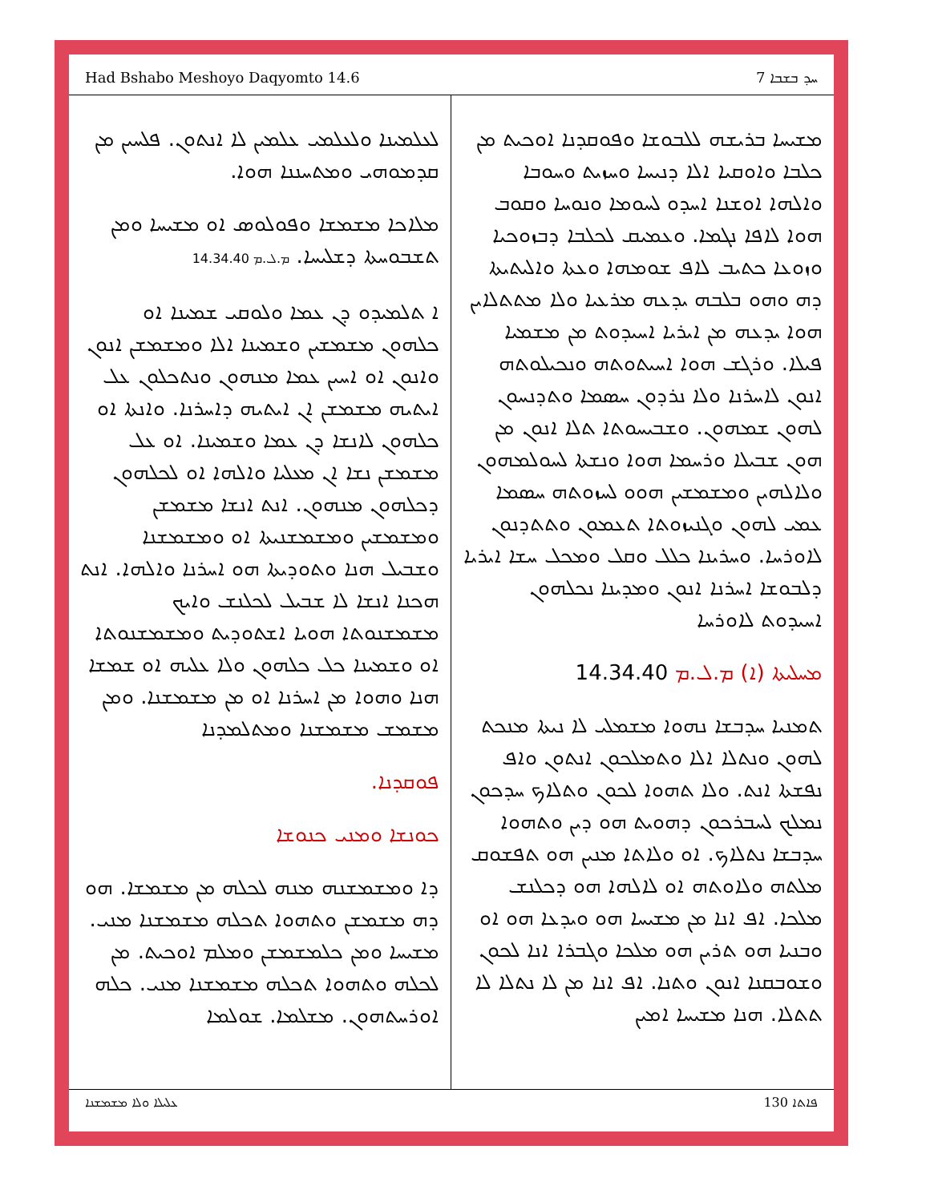Had Bshabo Meshoyo Daqyomto 14.6 ܚܕ ܒܫܒܐ 7
ܡܫܝܚܐ ܒܪܝܫܗ ܠܠܒܘܫܐ ܘܦܘܩܕܢܐ ܐܘܟܝܬ ܡܢ ܟܠܒܐ ܘܐܘܩܝܐ ܐܠܐ ܕܢܝܚܐ ܘܚܙܝܬ ܘܚܘܒܐ ܘܐܠܗܐ ܐܘܫܢܐ ܐܚܕܘ ܠܚܘܡܐ ܘܢܘܚܐ ܘܩܘܒ ܗܘܐ ܠܐܦܐ ܢܓܡܐ. ܘܥܡܝܩ ܠܟܠܒܐ ܕܒܙܘܟܝܐ ܘܙܘܥܐ ܟܬܝܒ ܠܐܦ ܫܘܡܗܐ ܘܥܬܐ ܘܐܠܝܬܝܬܐ ܕܗ ܘܗܘ ܒܠܒܗ ܝܕܥܗ ܡܪܥܝܐ ܘܠܐ ܡܬܬܠܐܝܢ ܗܘܐ ܝܕܥܗ ܡܢ ܐܝܪܝܐ ܐܚܝܕܘܬ ܡܢ ܡܫܡܝܐ ܦܝܠܐ. ܘܪܓܫ ܗܘܐ ܐܚܝܬܘܬܗ ܘܢܟܝܠܘܬܗ ܐܢܘܢ ܠܐܚܪܢܐ ܘܠܐ ܢܪܕܘܢ ܚܣܡܐ ܘܬܕܢܚܘܢ ܠܗܘܢ ܫܡܗܘܢ. ܘܫܒܝܚܘܬܐ ܬܠܐ ܐܢܘܢ ܡܢ ܗܘܢ ܫܒܝܠܐ ܘܪܚܡܐ ܗܘܐ ܘܢܫܬܐ ܠܚܘܠܡܗܘܢ ܘܠܐܠܗܝܢ ܘܡܫܡܫܝܢ ܗܘܘ ܠܚܙܘܬܗ ܚܣܡܐ ܥܡܝ ܠܗܘܢ ܘܓܢܝܙܘܬܐ ܬܥܡܘܢ ܘܬܬܕܢܘܢ ܠܐܘܪܚܐ. ܘܚܪܝܢܐ ܟܠܠ ܘܩܠ ܘܡܟܠ ܚܫܐ ܐܝܪܝܐ ܕܠܒܘܫܐ ܐܚܪܢܐ ܐܢܘܢ ܘܡܕܝܢܐ ܢܟܠܗܘܢ ܐܚܝܕܘܬ ܠܐܘܪܚܐ
ܡܚܠܝܬܐ (ܐ) ܡ.ܠ.ܡ 14.34.40
ܬܡܢܝܐ ܚܕܒܫܐ ܢܗܘܐ ܡܫܡܠܝ ܠܐ ܢܝܬܐ ܡܢܟܬ ܠܗܘܢ ܘܢܬܠܐ ܐܠܐ ܘܬܡܠܟܘܢ ܐܢܬܘܢ ܘܐܦ ܢܦܫܬܐ ܐܢܬ. ܘܠܐ ܬܗܘܐ ܠܟܘܢ ܘܬܠܐܟ ܚܕܟܘܢ ܢܡܠܟ ܠܚܒܪܟܘܢ ܕܗܘܝܬ ܗܘ ܕܝܢ ܘܬܗܘܐ ܚܕܒܫܐ ܢܬܠܐܟ. ܐܘ ܘܠܐܬܐ ܡܢܝܢ ܗܘ ܬܦܫܘܩ ܡܠܬܗ ܘܠܐܘܬܗ ܐܘ ܠܐܠܗܐ ܗܘ ܕܟܠܢܫ ܡܠܟܐ. ܐܦ ܐܢܐ ܡܢ ܡܫܝܚܐ ܗܘ ܘܝܕܥܐ ܗܘ ܐܘ ܘܒܢܝܐ ܗܘ ܬܪܝܢ ܗܘ ܡܠܟܐ ܘܓܒܪܐ ܐܢܐ ܠܟܘܢ ܘܫܘܒܩܢܐ ܐܢܘܢ ܘܬܢܐ. ܐܦ ܐܢܐ ܡܢ ܠܐ ܢܬܠܐ ܠܐ ܬܬܠܐ. ܗܢܐ ܡܫܝܚܐ ܐܡܝܢ
ܠܥܠܡܝܢܐ ܘܠܥܠܡܝ ܥܠܡܝܢ ܠܐ ܐܢܬܘܢ. ܦܠܚܝܢ ܡܢ ܩܕܡܘܗܝ ܘܡܬܚܢܢܐ ܗܘܐ.
ܡܠܐܟܐ ܡܫܡܫܐ ܘܦܘܠܘܣ ܐܘ ܡܫܝܚܐ ܘܡܢ ܬܫܒܘܚܬܐ ܕܫܠܝܚܐ. ܡ.ܠ.ܡ 14.34.40
ܐ ܬܠܡܝܕܘ ܕܢ ܥܡܐ ܘܠܘܩܝ ܫܡܝܢܐ ܐܘ ܟܠܗܘܢ ܡܫܡܫܝܢ ܘܫܡܝܢܐ ܐܠܐ ܘܡܫܡܫܢ ܐܢܘܢ ܘܐܢܘܢ ܐܘ ܐܚܝܢ ܥܡܐ ܡܢܗܘܢ ܘܢܬܟܠܘܢ ܥܠ ܐܝܬܝܗ ܡܫܡܫܢ ܐܢ ܐܝܬܝܗ ܕܐܚܪܢܐ. ܘܐܢܬܐ ܐܘ ܟܠܗܘܢ ܠܐܢܫܐ ܕܢ ܥܡܐ ܘܫܡܝܢܐ. ܐܘ ܥܠ ܡܫܡܫܢ ܢܫܐ ܐܢ ܡܥܠܝܐ ܘܐܠܗܐ ܐܘ ܠܟܠܗܘܢ ܕܟܠܗܘܢ ܡܢܗܘܢ. ܐܢܬ ܐܢܫܐ ܡܫܡܫܢ ܘܡܫܡܫܝܢ ܘܡܫܡܫܢܝܬܐ ܐܘ ܘܡܫܡܫܢܐ ܘܫܒܝܠ ܗܢܐ ܘܬܘܕܝܬܐ ܗܘ ܐܚܪܢܐ ܘܐܠܗܐ. ܐܢܬ ܗܟܢܐ ܐܢܫܐ ܠܐ ܫܒܝܠ ܠܟܠܢܫ ܘܐܝܟ ܡܫܡܫܢܘܬܐ ܗܘܝܐ ܐܫܬܘܕܝܬ ܘܡܫܡܫܢܘܬܐ ܐܘ ܘܫܡܝܢܐ ܟܠ ܟܠܗܘܢ ܘܠܐ ܥܠܝܗ ܐܘ ܫܡܫܐ ܗܢܐ ܘܗܘܐ ܡܢ ܐܚܪܢܐ ܐܘ ܡܢ ܡܫܡܫܢܐ. ܘܡܢ ܡܫܡܫ ܡܫܡܫܢܐ ܘܡܬܠܡܕܢܐ
ܦܘܩܕܢܐ.
ܟܘܢܫܐ ܘܡܢܝ ܟܢܘܫܐ
ܕܐ ܘܡܫܡܫܢܗ ܡܢܗ ܠܟܠܗ ܡܢ ܡܫܡܫܐ. ܗܘ ܕܗ ܡܫܡܫܢ ܘܬܗܘܐ ܬܟܠܗ ܡܫܡܫܢܐ ܡܢܝ. ܡܫܝܚܐ ܘܡܢ ܟܠܡܫܡܫܢ ܘܡܠܡ ܐܘܟܝܬ. ܡܢ ܠܟܠܗ ܘܬܗܘܐ ܬܟܠܗ ܡܫܡܫܢܐ ܡܢܝ. ܟܠܗ ܐܘܪܚܬܗܘܢ. ܡܫܠܡܐ. ܫܘܠܡܐ
ܥܠܝܠܐ ܘܠܐ ܡܫܡܫܢܐ 130 ܦܐܬܐ